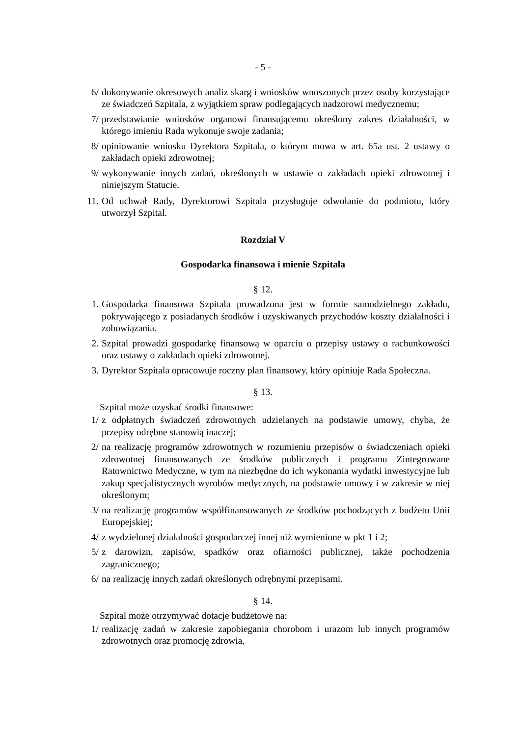- 5 -
6/ dokonywanie okresowych analiz skarg i wniosków wnoszonych przez osoby korzystające ze świadczeń Szpitala, z wyjątkiem spraw podlegających nadzorowi medycznemu;
7/ przedstawianie wniosków organowi finansującemu określony zakres działalności, w którego imieniu Rada wykonuje swoje zadania;
8/ opiniowanie wniosku Dyrektora Szpitala, o którym mowa w art. 65a ust. 2 ustawy o zakładach opieki zdrowotnej;
9/ wykonywanie innych zadań, określonych w ustawie o zakładach opieki zdrowotnej i niniejszym Statucie.
11. Od uchwał Rady, Dyrektorowi Szpitala przysługuje odwołanie do podmiotu, który utworzył Szpital.
Rozdział V
Gospodarka finansowa i mienie Szpitala
§ 12.
1. Gospodarka finansowa Szpitala prowadzona jest w formie samodzielnego zakładu, pokrywającego z posiadanych środków i uzyskiwanych przychodów koszty działalności i zobowiązania.
2. Szpital prowadzi gospodarkę finansową w oparciu o przepisy ustawy o rachunkowości oraz ustawy o zakładach opieki zdrowotnej.
3. Dyrektor Szpitala opracowuje roczny plan finansowy, który opiniuje Rada Społeczna.
§ 13.
Szpital może uzyskać środki finansowe:
1/ z odpłatnych świadczeń zdrowotnych udzielanych na podstawie umowy, chyba, że przepisy odrębne stanowią inaczej;
2/ na realizację programów zdrowotnych w rozumieniu przepisów o świadczeniach opieki zdrowotnej finansowanych ze środków publicznych i programu Zintegrowane Ratownictwo Medyczne, w tym na niezbędne do ich wykonania wydatki inwestycyjne lub zakup specjalistycznych wyrobów medycznych, na podstawie umowy i w zakresie w niej określonym;
3/ na realizację programów współfinansowanych ze środków pochodzących z budżetu Unii Europejskiej;
4/ z wydzielonej działalności gospodarczej innej niż wymienione w pkt 1 i 2;
5/ z darowizn, zapisów, spadków oraz ofiarności publicznej, także pochodzenia zagranicznego;
6/ na realizację innych zadań określonych odrębnymi przepisami.
§ 14.
Szpital może otrzymywać dotacje budżetowe na:
1/ realizację zadań w zakresie zapobiegania chorobom i urazom lub innych programów zdrowotnych oraz promocję zdrowia,